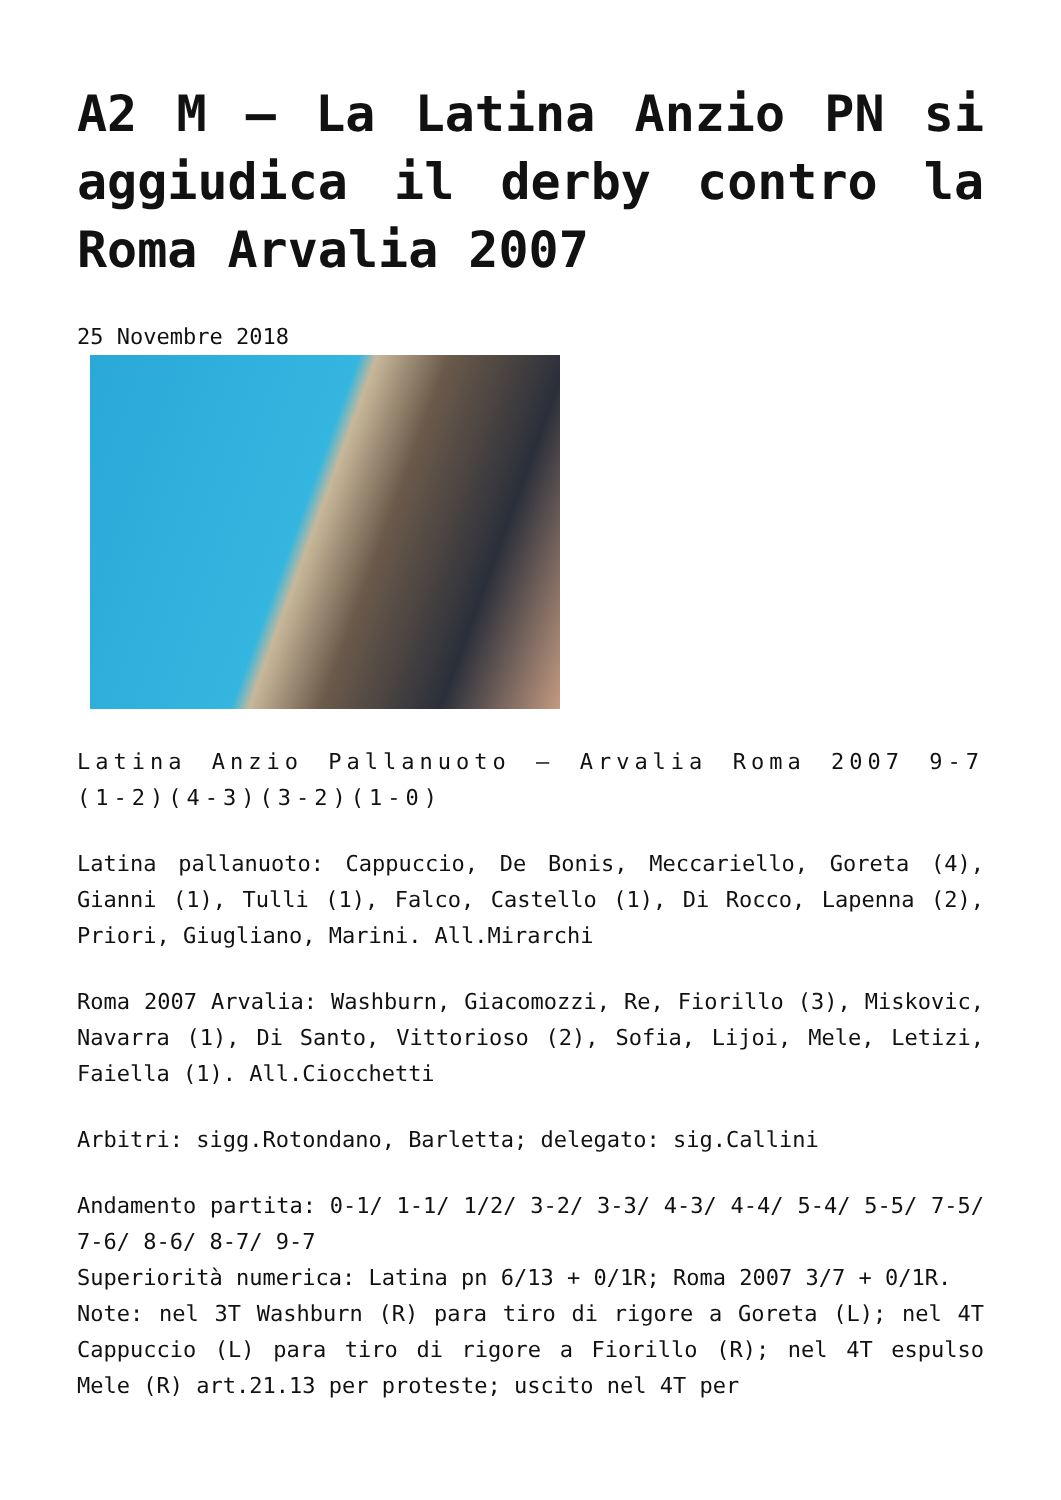A2 M – La Latina Anzio PN si aggiudica il derby contro la Roma Arvalia 2007
25 Novembre 2018
Latina Anzio Pallanuoto – Arvalia Roma 2007 9-7 (1-2)(4-3)(3-2)(1-0)
Latina pallanuoto: Cappuccio, De Bonis, Meccariello, Goreta (4), Gianni (1), Tulli (1), Falco, Castello (1), Di Rocco, Lapenna (2), Priori, Giugliano, Marini. All.Mirarchi
Roma 2007 Arvalia: Washburn, Giacomozzi, Re, Fiorillo (3), Miskovic, Navarra (1), Di Santo, Vittorioso (2), Sofia, Lijoi, Mele, Letizi, Faiella (1). All.Ciocchetti
Arbitri: sigg.Rotondano, Barletta; delegato: sig.Callini
Andamento partita: 0-1/ 1-1/ 1/2/ 3-2/ 3-3/ 4-3/ 4-4/ 5-4/ 5-5/ 7-5/ 7-6/ 8-6/ 8-7/ 9-7
Superiorità numerica: Latina pn 6/13 + 0/1R; Roma 2007 3/7 + 0/1R.
Note: nel 3T Washburn (R) para tiro di rigore a Goreta (L); nel 4T Cappuccio (L) para tiro di rigore a Fiorillo (R); nel 4T espulso Mele (R) art.21.13 per proteste; uscito nel 4T per